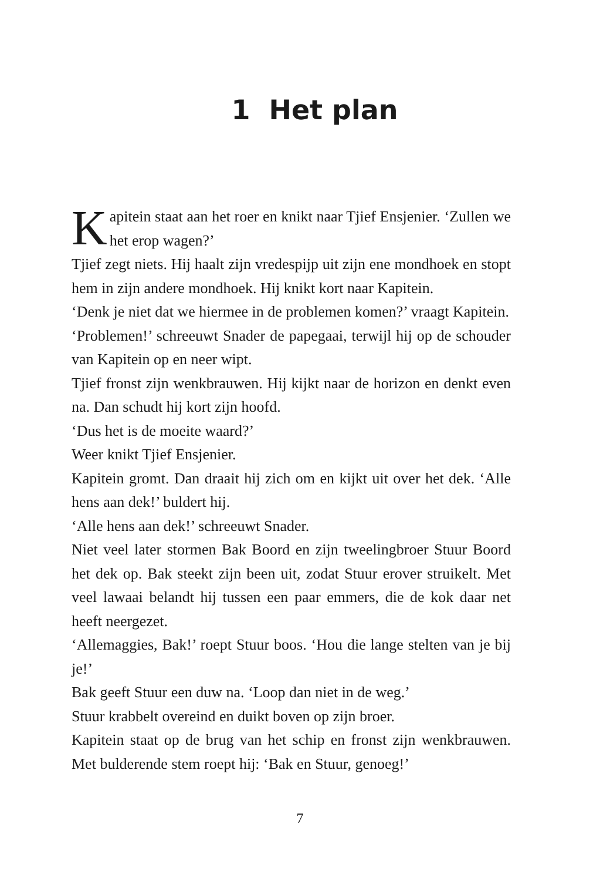1 Het plan
Kapitein staat aan het roer en knikt naar Tjief Ensjenier. ‘Zullen we het erop wagen?’
Tjief zegt niets. Hij haalt zijn vredespijp uit zijn ene mondhoek en stopt hem in zijn andere mondhoek. Hij knikt kort naar Kapitein.
‘Denk je niet dat we hiermee in de problemen komen?’ vraagt Kapitein.
‘Problemen!’ schreeuwt Snader de papegaai, terwijl hij op de schouder van Kapitein op en neer wipt.
Tjief fronst zijn wenkbrauwen. Hij kijkt naar de horizon en denkt even na. Dan schudt hij kort zijn hoofd.
‘Dus het is de moeite waard?’
Weer knikt Tjief Ensjenier.
Kapitein gromt. Dan draait hij zich om en kijkt uit over het dek. ‘Alle hens aan dek!’ buldert hij.
‘Alle hens aan dek!’ schreeuwt Snader.
Niet veel later stormen Bak Boord en zijn tweelingbroer Stuur Boord het dek op. Bak steekt zijn been uit, zodat Stuur erover struikelt. Met veel lawaai belandt hij tussen een paar emmers, die de kok daar net heeft neergezet.
‘Allemaggies, Bak!’ roept Stuur boos. ‘Hou die lange stelten van je bij je!’
Bak geeft Stuur een duw na. ‘Loop dan niet in de weg.’
Stuur krabbelt overeind en duikt boven op zijn broer.
Kapitein staat op de brug van het schip en fronst zijn wenkbrauwen. Met bulderende stem roept hij: ‘Bak en Stuur, genoeg!’
7